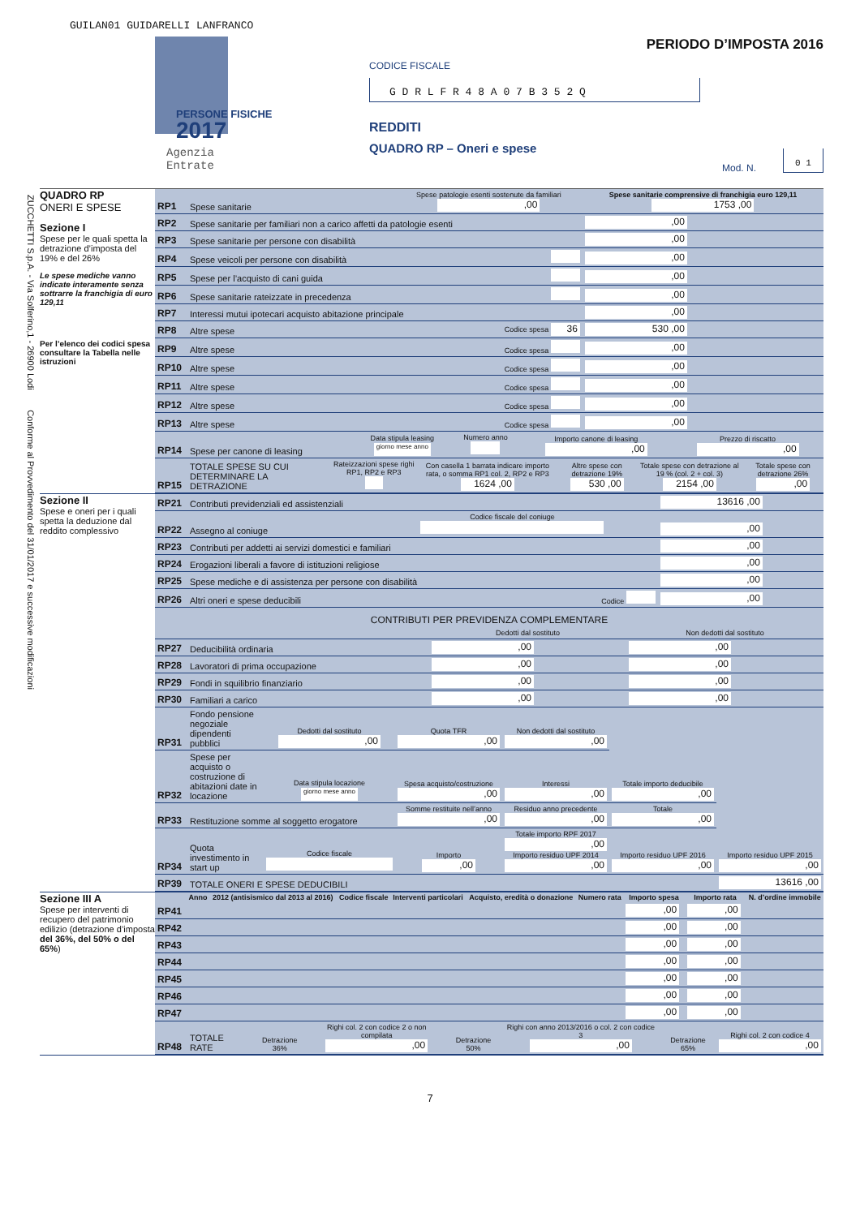GUILAN01 GUIDARELLI LANFRANCO
PERSONE FISICHE
2017
Agenzia
Entrate
PERIODO D’IMPOSTA 2016
CODICE FISCALE
G D R L F R 4 8 A 0 7 B 3 5 2 Q
REDDITI
QUADRO RP – Oneri e spese
Mod. N.
0 1
ZUCCHETTI S.p.A. - Via Solferino,1 - 26900 Lodi Conforme al Provvedimento del 31/01/2017 e successive modificazioni
QUADRO RP
ONERI E SPESE
Sezione I
Spese per le quali spetta la detrazione d’imposta del 19% e del 26%
Le spese mediche vanno indicate interamente senza sottrarre la franchigia di euro 129,11
Per l’elenco dei codici spesa consultare la Tabella nelle istruzioni
| RP1 | Spese sanitarie | Spese patologie esenti sostenute da familiari ,00 | Spese sanitarie comprensive di franchigia euro 129,11 1753 ,00 |
| RP2 | Spese sanitarie per familiari non a carico affetti da patologie esenti | | ,00 |
| RP3 | Spese sanitarie per persone con disabilità | | ,00 |
| RP4 | Spese veicoli per persone con disabilità | | ,00 |
| RP5 | Spese per l’acquisto di cani guida | | ,00 |
| RP6 | Spese sanitarie rateizzate in precedenza | | ,00 |
| RP7 | Interessi mutui ipotecari acquisto abitazione principale | | ,00 |
| RP8 | Altre spese | Codice spesa 36 | 530 ,00 |
| RP9 | Altre spese | Codice spesa | ,00 |
| RP10 | Altre spese | Codice spesa | ,00 |
| RP11 | Altre spese | Codice spesa | ,00 |
| RP12 | Altre spese | Codice spesa | ,00 |
| RP13 | Altre spese | Codice spesa | ,00 |
| RP14 | Spese per canone di leasing | Data stipula leasing giorno mese anno | Numero anno | Importo canone di leasing ,00 | Prezzo di riscatto ,00 |
| RP15 | TOTALE SPESE SU CUI DETERMINARE LA DETRAZIONE | Rateizzazioni spese righi RP1, RP2 e RP3 | Con casella 1 barrata indicare importo rata, o somma RP1 col. 2, RP2 e RP3 1624 ,00 | Altre spese con detrazione 19% 530 ,00 | Totale spese con detrazione al 19 % (col. 2 + col. 3) 2154 ,00 | Totale spese con detrazione 26% ,00 |
Sezione II
Spese e oneri per i quali spetta la deduzione dal reddito complessivo
| RP21 | Contributi previdenziali ed assistenziali | | 13616 ,00 |
| RP22 | Assegno al coniuge | Codice fiscale del coniuge | ,00 |
| RP23 | Contributi per addetti ai servizi domestici e familiari | | ,00 |
| RP24 | Erogazioni liberali a favore di istituzioni religiose | | ,00 |
| RP25 | Spese mediche e di assistenza per persone con disabilità | | ,00 |
| RP26 | Altri oneri e spese deducibili | Codice | ,00 |
CONTRIBUTI PER PREVIDENZA COMPLEMENTARE
| | | Dedotti dal sostituto | Non dedotti dal sostituto |
| RP27 | Deducibilità ordinaria | ,00 | ,00 |
| RP28 | Lavoratori di prima occupazione | ,00 | ,00 |
| RP29 | Fondi in squilibrio finanziario | ,00 | ,00 |
| RP30 | Familiari a carico | ,00 | ,00 |
| RP31 | Fondo pensione negoziale dipendenti pubblici | Dedotti dal sostituto ,00 | Quota TFR ,00 | Non dedotti dal sostituto ,00 | | |
| RP32 | Spese per acquisto o costruzione di abitazioni date in locazione | Data stipula locazione giorno mese anno | Spesa acquisto/costruzione ,00 | Interessi ,00 | Totale importo deducibile ,00 | |
| RP33 | Restituzione somme al soggetto erogatore | | Somme restituite nell’anno ,00 | Residuo anno precedente ,00 | Totale ,00 | |
| RP34 | Quota investimento in start up | Codice fiscale | Importo ,00 | Totale importo RPF 2017 ,00 Importo residuo UPF 2014 ,00 | Importo residuo UPF 2016 ,00 | Importo residuo UPF 2015 ,00 |
| RP39 | TOTALE ONERI E SPESE DEDUCIBILI | 13616 ,00 |
Sezione III A
Spese per interventi di recupero del patrimonio edilizio (detrazione d’imposta del 36%, del 50% o del 65%)
| | Anno | 2012 (antisismico dal 2013 al 2016) | Codice fiscale | Interventi particolari | Acquisto, eredità o donazione | Numero rata | Importo spesa | Importo rata | N. d’ordine immobile |
| --- | --- | --- | --- | --- | --- | --- | --- | --- | --- |
| RP41 | | | | | | | ,00 | ,00 | |
| RP42 | | | | | | | ,00 | ,00 | |
| RP43 | | | | | | | ,00 | ,00 | |
| RP44 | | | | | | | ,00 | ,00 | |
| RP45 | | | | | | | ,00 | ,00 | |
| RP46 | | | | | | | ,00 | ,00 | |
| RP47 | | | | | | | ,00 | ,00 | |
| RP48 | TOTALE RATE | Detrazione 36% | Righi col. 2 con codice 2 o non compilata ,00 | Detrazione 50% | Righi con anno 2013/2016 o col. 2 con codice 3 ,00 | Detrazione 65% | Righi col. 2 con codice 4 ,00 |
7